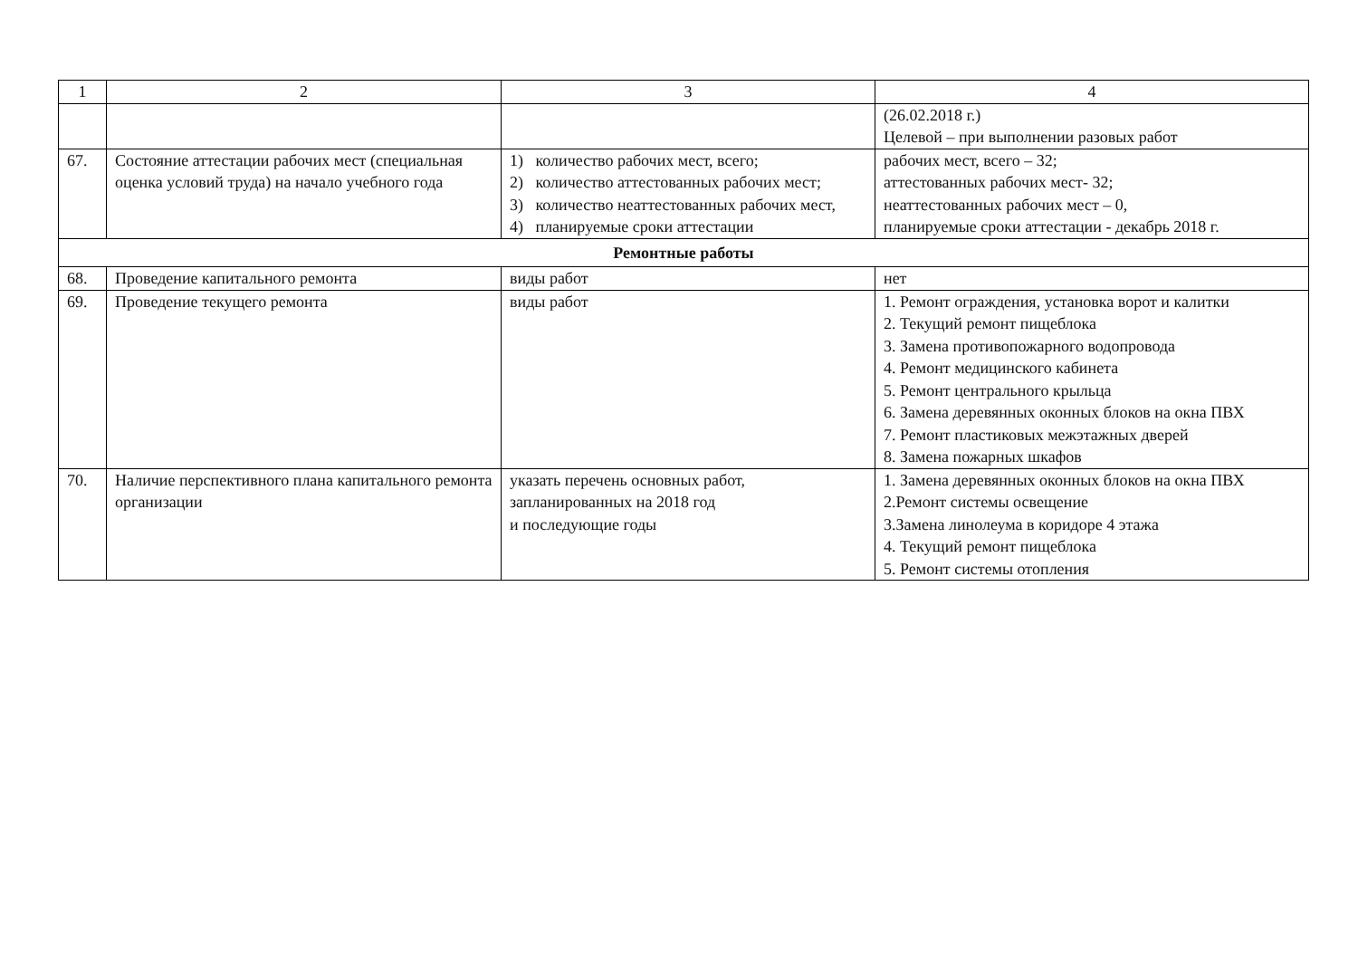| 1 | 2 | 3 | 4 |
| --- | --- | --- | --- |
| | | | (26.02.2018 г.) Целевой – при выполнении разовых работ |
| 67. | Состояние аттестации рабочих мест (специальная оценка условий труда) на начало учебного года | 1) количество рабочих мест, всего; 2) количество аттестованных рабочих мест; 3) количество неаттестованных рабочих мест, 4) планируемые сроки аттестации | рабочих мест, всего – 32; аттестованных рабочих мест- 32; неаттестованных рабочих мест – 0, планируемые сроки аттестации - декабрь 2018 г. |
| Ремонтные работы | | | |
| 68. | Проведение капитального ремонта | виды работ | нет |
| 69. | Проведение текущего ремонта | виды работ | 1. Ремонт ограждения, установка ворот и калитки 2. Текущий ремонт пищеблока 3. Замена противопожарного водопровода 4. Ремонт медицинского кабинета 5. Ремонт центрального крыльца 6. Замена деревянных оконных блоков на окна ПВХ 7. Ремонт пластиковых межэтажных дверей 8. Замена пожарных шкафов |
| 70. | Наличие перспективного плана капитального ремонта организации | указать перечень основных работ, запланированных на 2018 год и последующие годы | 1. Замена деревянных оконных блоков на окна ПВХ 2.Ремонт системы освещение 3.Замена линолеума в коридоре 4 этажа 4. Текущий ремонт пищеблока 5. Ремонт системы отопления |